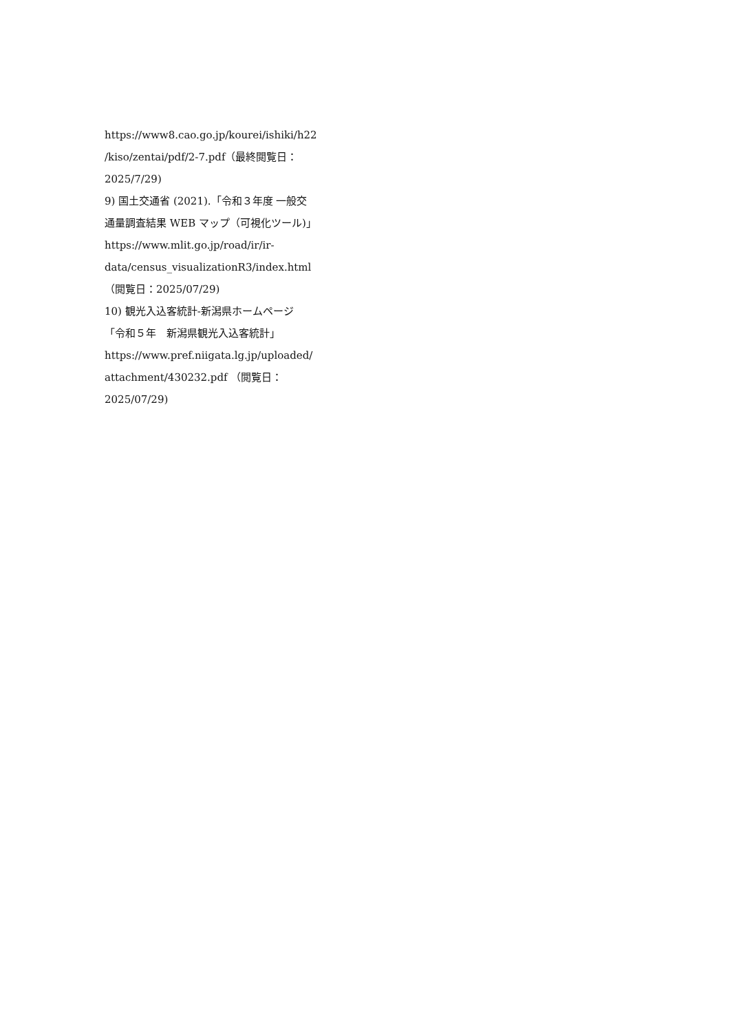https://www8.cao.go.jp/kourei/ishiki/h22
/kiso/zentai/pdf/2-7.pdf（最終閲覧日：
2025/7/29)
9) 国土交通省 (2021).「令和３年度 一般交
通量調査結果 WEB マップ（可視化ツール)」
https://www.mlit.go.jp/road/ir/ir-
data/census_visualizationR3/index.html
（閲覧日：2025/07/29)
10) 観光入込客統計-新潟県ホームページ
「令和５年　新潟県観光入込客統計」
https://www.pref.niigata.lg.jp/uploaded/
attachment/430232.pdf （閲覧日：
2025/07/29)